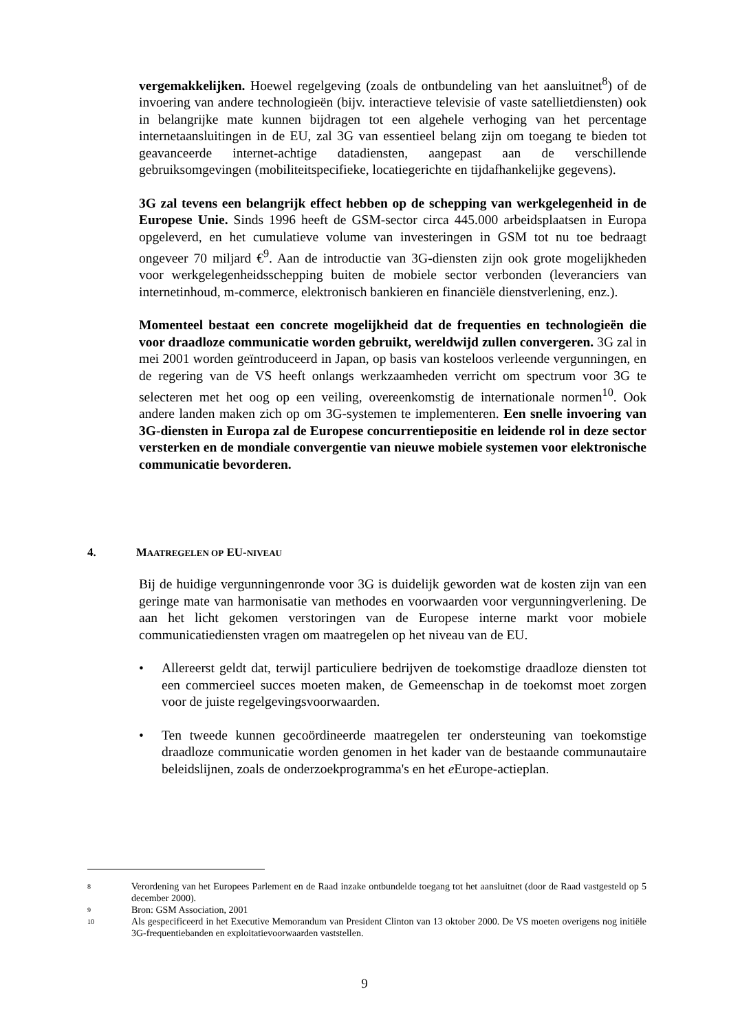vergemakkelijken. Hoewel regelgeving (zoals de ontbundeling van het aansluitnet<sup>8</sup>) of de invoering van andere technologieën (bijv. interactieve televisie of vaste satellietdiensten) ook in belangrijke mate kunnen bijdragen tot een algehele verhoging van het percentage internetaansluitingen in de EU, zal 3G van essentieel belang zijn om toegang te bieden tot geavanceerde internet-achtige datadiensten, aangepast aan de verschillende gebruiksomgevingen (mobiliteitspecifieke, locatiegerichte en tijdafhankelijke gegevens).
3G zal tevens een belangrijk effect hebben op de schepping van werkgelegenheid in de Europese Unie. Sinds 1996 heeft de GSM-sector circa 445.000 arbeidsplaatsen in Europa opgeleverd, en het cumulatieve volume van investeringen in GSM tot nu toe bedraagt ongeveer 70 miljard €<sup>9</sup>. Aan de introductie van 3G-diensten zijn ook grote mogelijkheden voor werkgelegenheidsschepping buiten de mobiele sector verbonden (leveranciers van internetinhoud, m-commerce, elektronisch bankieren en financiële dienstverlening, enz.).
Momenteel bestaat een concrete mogelijkheid dat de frequenties en technologieën die voor draadloze communicatie worden gebruikt, wereldwijd zullen convergeren. 3G zal in mei 2001 worden geïntroduceerd in Japan, op basis van kosteloos verleende vergunningen, en de regering van de VS heeft onlangs werkzaamheden verricht om spectrum voor 3G te selecteren met het oog op een veiling, overeenkomstig de internationale normen<sup>10</sup>. Ook andere landen maken zich op om 3G-systemen te implementeren. Een snelle invoering van 3G-diensten in Europa zal de Europese concurrentiepositie en leidende rol in deze sector versterken en de mondiale convergentie van nieuwe mobiele systemen voor elektronische communicatie bevorderen.
4. M AATREGELEN OP EU- NIVEAU
Bij de huidige vergunningenronde voor 3G is duidelijk geworden wat de kosten zijn van een geringe mate van harmonisatie van methodes en voorwaarden voor vergunningverlening. De aan het licht gekomen verstoringen van de Europese interne markt voor mobiele communicatiediensten vragen om maatregelen op het niveau van de EU.
• Allereerst geldt dat, terwijl particuliere bedrijven de toekomstige draadloze diensten tot een commercieel succes moeten maken, de Gemeenschap in de toekomst moet zorgen voor de juiste regelgevingsvoorwaarden.
• Ten tweede kunnen gecoördineerde maatregelen ter ondersteuning van toekomstige draadloze communicatie worden genomen in het kader van de bestaande communautaire beleidslijnen, zoals de onderzoekprogramma's en het e Europe-actieplan.
8 Verordening van het Europees Parlement en de Raad inzake ontbundelde toegang tot het aansluitnet (door de Raad vastgesteld op 5 december 2000).
9 Bron: GSM Association, 2001
10 Als gespecificeerd in het Executive Memorandum van President Clinton van 13 oktober 2000. De VS moeten overigens nog initiële 3G-frequentiebanden en exploitatievoorwaarden vaststellen.
9